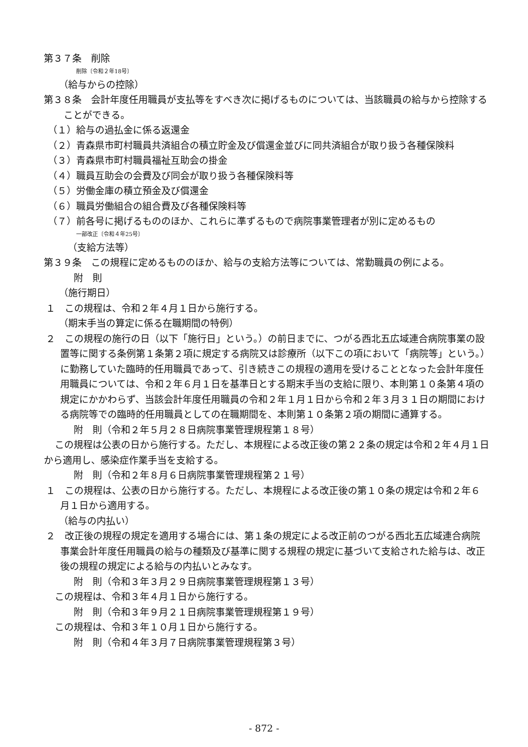第３７条　削除
削除〔令和２年18号〕
（給与からの控除）
第３８条　会計年度任用職員が支払等をすべき次に掲げるものについては、当該職員の給与から控除することができる。
（１）給与の過払金に係る返還金
（２）青森県市町村職員共済組合の積立貯金及び償還金並びに同共済組合が取り扱う各種保険料
（３）青森県市町村職員福祉互助会の掛金
（４）職員互助会の会費及び同会が取り扱う各種保険料等
（５）労働金庫の積立預金及び償還金
（６）職員労働組合の組合費及び各種保険料等
（７）前各号に掲げるもののほか、これらに準ずるもので病院事業管理者が別に定めるもの
一部改正〔令和４年25号〕
（支給方法等）
第３９条　この規程に定めるもののほか、給与の支給方法等については、常勤職員の例による。
附　則
（施行期日）
１　この規程は、令和２年４月１日から施行する。
（期末手当の算定に係る在職期間の特例）
２　この規程の施行の日（以下「施行日」という。）の前日までに、つがる西北五広域連合病院事業の設置等に関する条例第１条第２項に規定する病院又は診療所（以下この項において「病院等」という。）に勤務していた臨時的任用職員であって、引き続きこの規程の適用を受けることとなった会計年度任用職員については、令和２年６月１日を基準日とする期末手当の支給に限り、本則第１０条第４項の規定にかかわらず、当該会計年度任用職員の令和２年１月１日から令和２年３月３１日の期間における病院等での臨時的任用職員としての在職期間を、本則第１０条第２項の期間に通算する。
附　則（令和２年５月２８日病院事業管理規程第１８号）
この規程は公表の日から施行する。ただし、本規程による改正後の第２２条の規定は令和２年４月１日から適用し、感染症作業手当を支給する。
附　則（令和２年８月６日病院事業管理規程第２１号）
１　この規程は、公表の日から施行する。ただし、本規程による改正後の第１０条の規定は令和２年６月１日から適用する。
（給与の内払い）
２　改正後の規程の規定を適用する場合には、第１条の規定による改正前のつがる西北五広域連合病院事業会計年度任用職員の給与の種類及び基準に関する規程の規定に基づいて支給された給与は、改正後の規程の規定による給与の内払いとみなす。
附　則（令和３年３月２９日病院事業管理規程第１３号）
この規程は、令和３年４月１日から施行する。
附　則（令和３年９月２１日病院事業管理規程第１９号）
この規程は、令和３年１０月１日から施行する。
附　則（令和４年３月７日病院事業管理規程第３号）
- 872 -